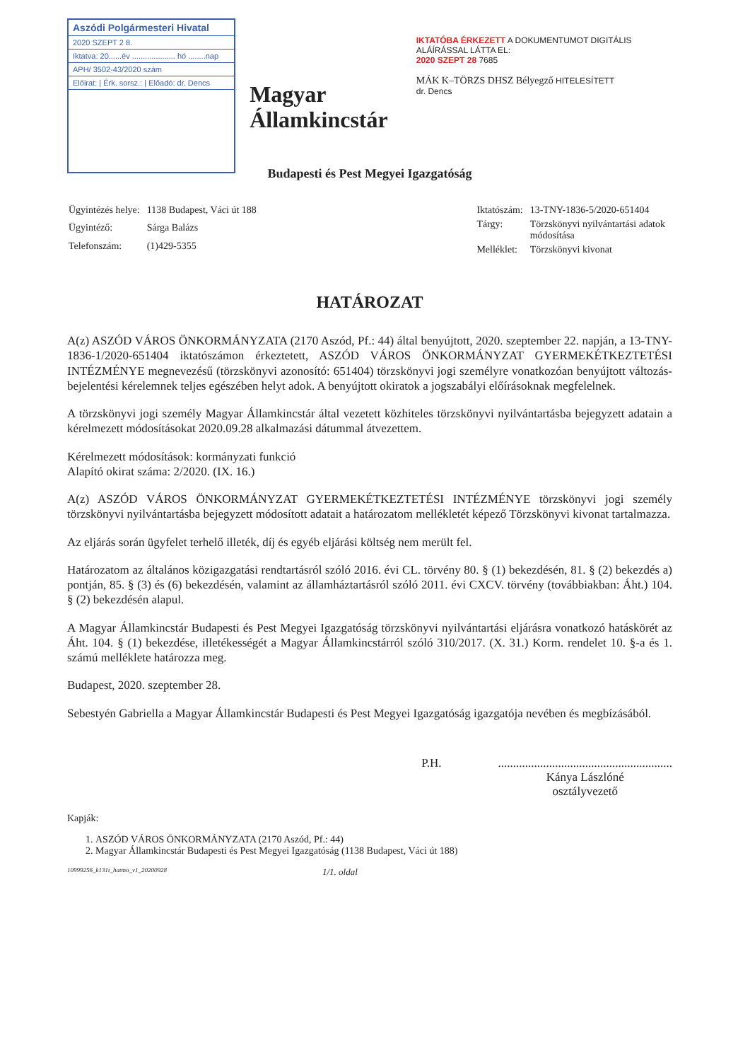Aszódi Polgármesteri Hivatal
2020 SZEPT 2 8.
Iktatva: 20......év .................... hó ........nap
APH/ 3502-43/2020 szám
Előirat: | Érk. sorsz.: | Előadó: dr. Dencs
Magyar
Államkincstár
IKTATÓBA ÉRKEZETT A DOKUMENTUMOT DIGITÁLIS ALÁÍRÁSSAL LÁTTA EL:
2020 SZEPT 28 7685
MÁK K–TÖRZS DHSZ Bélyegző HITELESÍTETT
dr. Dencs
Budapesti és Pest Megyei Igazgatóság
| Ügyintézés helye: | 1138 Budapest, Váci út 188 |
| Ügyintéző: | Sárga Balázs |
| Telefonszám: | (1)429-5355 |
| Iktatószám: | 13-TNY-1836-5/2020-651404 |
| Tárgy: | Törzskönyvi nyilvántartási adatok módosítása |
| Melléklet: | Törzskönyvi kivonat |
HATÁROZAT
A(z) ASZÓD VÁROS ÖNKORMÁNYZATA (2170 Aszód, Pf.: 44) által benyújtott, 2020. szeptember 22. napján, a 13-TNY-1836-1/2020-651404 iktatószámon érkeztetett, ASZÓD VÁROS ÖNKORMÁNYZAT GYERMEKÉTKEZTETÉSI INTÉZMÉNYE megnevezésű (törzskönyvi azonosító: 651404) törzskönyvi jogi személyre vonatkozóan benyújtott változás-bejelentési kérelemnek teljes egészében helyt adok. A benyújtott okiratok a jogszabályi előírásoknak megfelelnek.
A törzskönyvi jogi személy Magyar Államkincstár által vezetett közhiteles törzskönyvi nyilvántartásba bejegyzett adatain a kérelmezett módosításokat 2020.09.28 alkalmazási dátummal átvezettem.
Kérelmezett módosítások: kormányzati funkció
Alapító okirat száma: 2/2020. (IX. 16.)
A(z) ASZÓD VÁROS ÖNKORMÁNYZAT GYERMEKÉTKEZTETÉSI INTÉZMÉNYE törzskönyvi jogi személy törzskönyvi nyilvántartásba bejegyzett módosított adatait a határozatom mellékletét képező Törzskönyvi kivonat tartalmazza.
Az eljárás során ügyfelet terhelő illeték, díj és egyéb eljárási költség nem merült fel.
Határozatom az általános közigazgatási rendtartásról szóló 2016. évi CL. törvény 80. § (1) bekezdésén, 81. § (2) bekezdés a) pontján, 85. § (3) és (6) bekezdésén, valamint az államháztartásról szóló 2011. évi CXCV. törvény (továbbiakban: Áht.) 104. § (2) bekezdésén alapul.
A Magyar Államkincstár Budapesti és Pest Megyei Igazgatóság törzskönyvi nyilvántartási eljárásra vonatkozó hatáskörét az Áht. 104. § (1) bekezdése, illetékességét a Magyar Államkincstárról szóló 310/2017. (X. 31.) Korm. rendelet 10. §-a és 1. számú melléklete határozza meg.
Budapest, 2020. szeptember 28.
Sebestyén Gabriella a Magyar Államkincstár Budapesti és Pest Megyei Igazgatóság igazgatója nevében és megbízásából.
P.H. ..........................................................
Kánya Lászlóné
osztályvezető
Kapják:
1. ASZÓD VÁROS ÖNKORMÁNYZATA (2170 Aszód, Pf.: 44)
2. Magyar Államkincstár Budapesti és Pest Megyei Igazgatóság (1138 Budapest, Váci út 188)
10999256_k131t_hatmo_v1_20200928 1/1. oldal